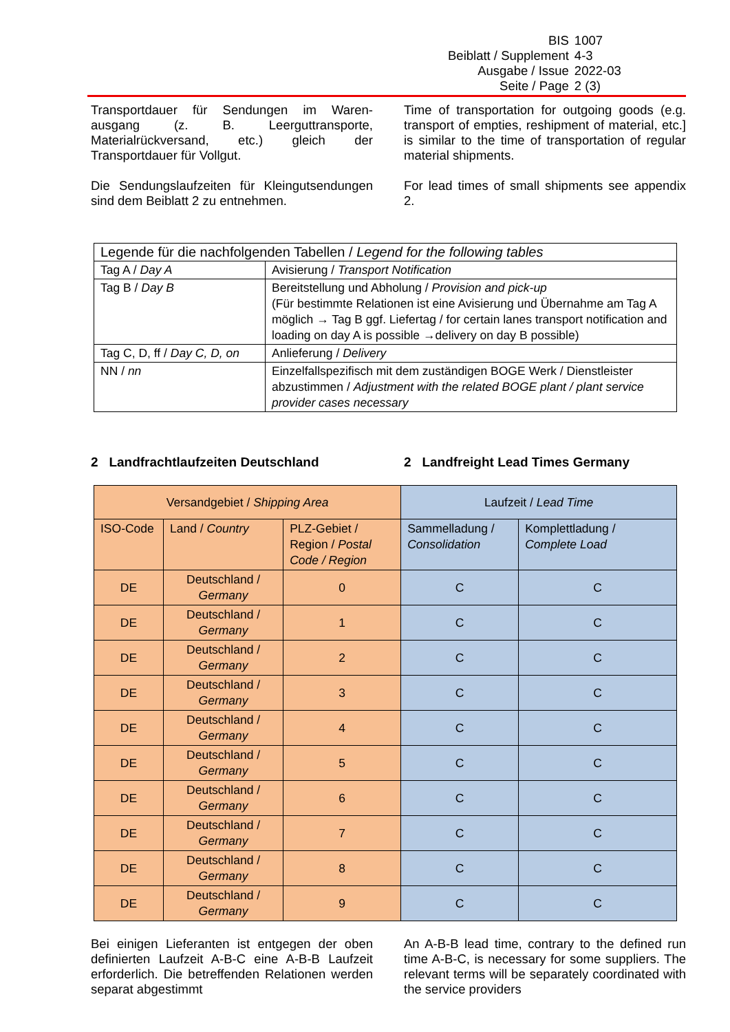| BIS | 1007 |
| Beiblatt / Supplement | 4-3 |
| Ausgabe / Issue | 2022-03 |
| Seite / Page | 2 (3) |
Transportdauer für Sendungen im Waren-ausgang (z. B. Leerguttransporte, Materialrückversand, etc.) gleich der Transportdauer für Vollgut.
Die Sendungslaufzeiten für Kleingutsendungen sind dem Beiblatt 2 zu entnehmen.
Time of transportation for outgoing goods (e.g. transport of empties, reshipment of material, etc.] is similar to the time of transportation of regular material shipments.
For lead times of small shipments see appendix 2.
| Legende für die nachfolgenden Tabellen / Legend for the following tables | |
| Tag A / Day A | Avisierung / Transport Notification |
| Tag B / Day B | Bereitstellung und Abholung / Provision and pick-up (Für bestimmte Relationen ist eine Avisierung und Übernahme am Tag A möglich → Tag B ggf. Liefertag / for certain lanes transport notification and loading on day A is possible →delivery on day B possible) |
| Tag C, D, ff / Day C, D, on | Anlieferung / Delivery |
| NN / nn | Einzelfallspezifisch mit dem zuständigen BOGE Werk / Dienstleister abzustimmen / Adjustment with the related BOGE plant / plant service provider cases necessary |
2 Landfrachtlaufzeiten Deutschland 2 Landfreight Lead Times Germany
| Versandgebiet / Shipping Area | | | Laufzeit / Lead Time | |
| ISO-Code | Land / Country | PLZ-Gebiet / Region / Postal Code / Region | Sammelladung / Consolidation | Komplettladung / Complete Load |
| DE | Deutschland / Germany | 0 | C | C |
| DE | Deutschland / Germany | 1 | C | C |
| DE | Deutschland / Germany | 2 | C | C |
| DE | Deutschland / Germany | 3 | C | C |
| DE | Deutschland / Germany | 4 | C | C |
| DE | Deutschland / Germany | 5 | C | C |
| DE | Deutschland / Germany | 6 | C | C |
| DE | Deutschland / Germany | 7 | C | C |
| DE | Deutschland / Germany | 8 | C | C |
| DE | Deutschland / Germany | 9 | C | C |
Bei einigen Lieferanten ist entgegen der oben definierten Laufzeit A-B-C eine A-B-B Laufzeit erforderlich. Die betreffenden Relationen werden separat abgestimmt
An A-B-B lead time, contrary to the defined run time A-B-C, is necessary for some suppliers. The relevant terms will be separately coordinated with the service providers